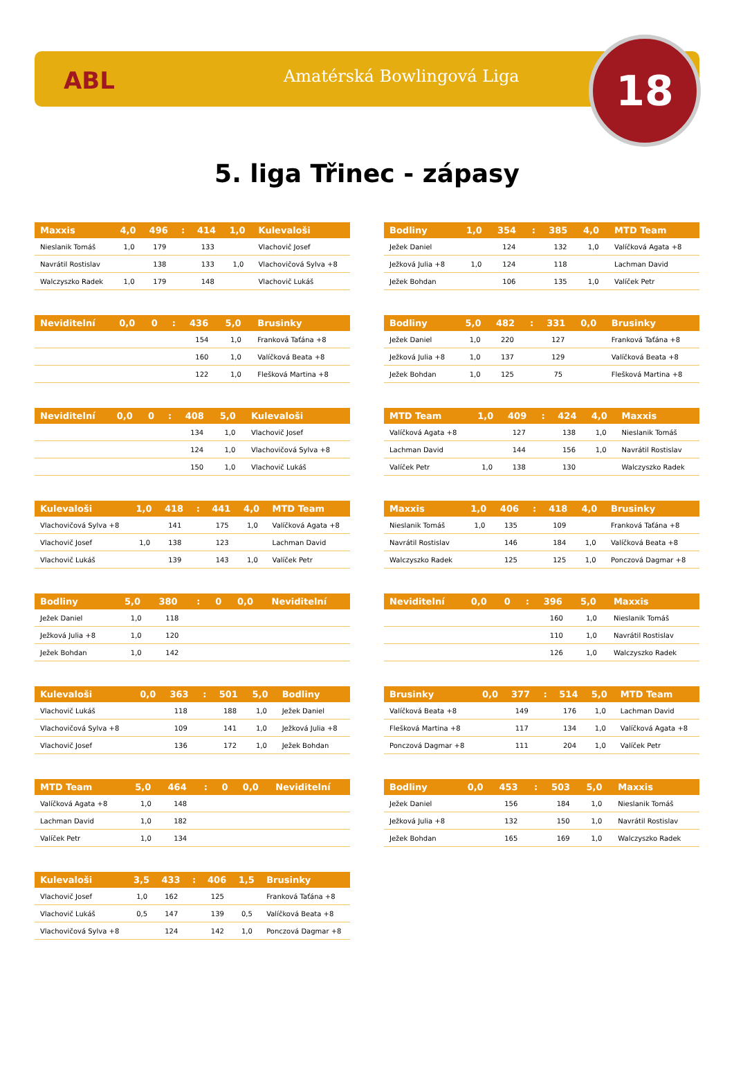ABL Amatérská Bowlingová Liga 18
5. liga Třinec - zápasy
| Maxxis | 4,0 | 496 | : | 414 | 1,0 | Kulevaloši |
| --- | --- | --- | --- | --- | --- | --- |
| Nieslanik Tomáš | 1,0 | 179 | | 133 | | Vlachovič Josef |
| Navrátil Rostislav | | 138 | | 133 | 1,0 | Vlachovičová Sylva +8 |
| Walczyszko Radek | 1,0 | 179 | | 148 | | Vlachovič Lukáš |
| Bodliny | 1,0 | 354 | : | 385 | 4,0 | MTD Team |
| --- | --- | --- | --- | --- | --- | --- |
| Ježek Daniel | | 124 | | 132 | 1,0 | Valíčková Agata +8 |
| Ježková Julia +8 | 1,0 | 124 | | 118 | | Lachman David |
| Ježek Bohdan | | 106 | | 135 | 1,0 | Valíček Petr |
| Neviditelní | 0,0 | 0 | : | 436 | 5,0 | Brusinky |
| --- | --- | --- | --- | --- | --- | --- |
| | | | | 154 | 1,0 | Franková Taťána +8 |
| | | | | 160 | 1,0 | Valíčková Beata +8 |
| | | | | 122 | 1,0 | Flešková Martina +8 |
| Bodliny | 5,0 | 482 | : | 331 | 0,0 | Brusinky |
| --- | --- | --- | --- | --- | --- | --- |
| Ježek Daniel | 1,0 | 220 | | 127 | | Franková Taťána +8 |
| Ježková Julia +8 | 1,0 | 137 | | 129 | | Valíčková Beata +8 |
| Ježek Bohdan | 1,0 | 125 | | 75 | | Flešková Martina +8 |
| Neviditelní | 0,0 | 0 | : | 408 | 5,0 | Kulevaloši |
| --- | --- | --- | --- | --- | --- | --- |
| | | | | 134 | 1,0 | Vlachovič Josef |
| | | | | 124 | 1,0 | Vlachovičová Sylva +8 |
| | | | | 150 | 1,0 | Vlachovič Lukáš |
| MTD Team | 1,0 | 409 | : | 424 | 4,0 | Maxxis |
| --- | --- | --- | --- | --- | --- | --- |
| Valíčková Agata +8 | | 127 | | 138 | 1,0 | Nieslanik Tomáš |
| Lachman David | | 144 | | 156 | 1,0 | Navrátil Rostislav |
| Valíček Petr | 1,0 | 138 | | 130 | | Walczyszko Radek |
| Kulevaloši | 1,0 | 418 | : | 441 | 4,0 | MTD Team |
| --- | --- | --- | --- | --- | --- | --- |
| Vlachovičová Sylva +8 | | 141 | | 175 | 1,0 | Valíčková Agata +8 |
| Vlachovič Josef | 1,0 | 138 | | 123 | | Lachman David |
| Vlachovič Lukáš | | 139 | | 143 | 1,0 | Valíček Petr |
| Maxxis | 1,0 | 406 | : | 418 | 4,0 | Brusinky |
| --- | --- | --- | --- | --- | --- | --- |
| Nieslanik Tomáš | 1,0 | 135 | | 109 | | Franková Taťána +8 |
| Navrátil Rostislav | | 146 | | 184 | 1,0 | Valíčková Beata +8 |
| Walczyszko Radek | | 125 | | 125 | 1,0 | Ponczová Dagmar +8 |
| Bodliny | 5,0 | 380 | : | 0 | 0,0 | Neviditelní |
| --- | --- | --- | --- | --- | --- | --- |
| Ježek Daniel | 1,0 | 118 | | | | |
| Ježková Julia +8 | 1,0 | 120 | | | | |
| Ježek Bohdan | 1,0 | 142 | | | | |
| Neviditelní | 0,0 | 0 | : | 396 | 5,0 | Maxxis |
| --- | --- | --- | --- | --- | --- | --- |
| | | | | 160 | 1,0 | Nieslanik Tomáš |
| | | | | 110 | 1,0 | Navrátil Rostislav |
| | | | | 126 | 1,0 | Walczyszko Radek |
| Kulevaloši | 0,0 | 363 | : | 501 | 5,0 | Bodliny |
| --- | --- | --- | --- | --- | --- | --- |
| Vlachovič Lukáš | | 118 | | 188 | 1,0 | Ježek Daniel |
| Vlachovičová Sylva +8 | | 109 | | 141 | 1,0 | Ježková Julia +8 |
| Vlachovič Josef | | 136 | | 172 | 1,0 | Ježek Bohdan |
| Brusinky | 0,0 | 377 | : | 514 | 5,0 | MTD Team |
| --- | --- | --- | --- | --- | --- | --- |
| Valíčková Beata +8 | | 149 | | 176 | 1,0 | Lachman David |
| Flešková Martina +8 | | 117 | | 134 | 1,0 | Valíčková Agata +8 |
| Ponczová Dagmar +8 | | 111 | | 204 | 1,0 | Valíček Petr |
| MTD Team | 5,0 | 464 | : | 0 | 0,0 | Neviditelní |
| --- | --- | --- | --- | --- | --- | --- |
| Valíčková Agata +8 | 1,0 | 148 | | | | |
| Lachman David | 1,0 | 182 | | | | |
| Valíček Petr | 1,0 | 134 | | | | |
| Bodliny | 0,0 | 453 | : | 503 | 5,0 | Maxxis |
| --- | --- | --- | --- | --- | --- | --- |
| Ježek Daniel | | 156 | | 184 | 1,0 | Nieslanik Tomáš |
| Ježková Julia +8 | | 132 | | 150 | 1,0 | Navrátil Rostislav |
| Ježek Bohdan | | 165 | | 169 | 1,0 | Walczyszko Radek |
| Kulevaloši | 3,5 | 433 | : | 406 | 1,5 | Brusinky |
| --- | --- | --- | --- | --- | --- | --- |
| Vlachovič Josef | 1,0 | 162 | | 125 | | Franková Taťána +8 |
| Vlachovič Lukáš | 0,5 | 147 | | 139 | 0,5 | Valíčková Beata +8 |
| Vlachovičová Sylva +8 | | 124 | | 142 | 1,0 | Ponczová Dagmar +8 |